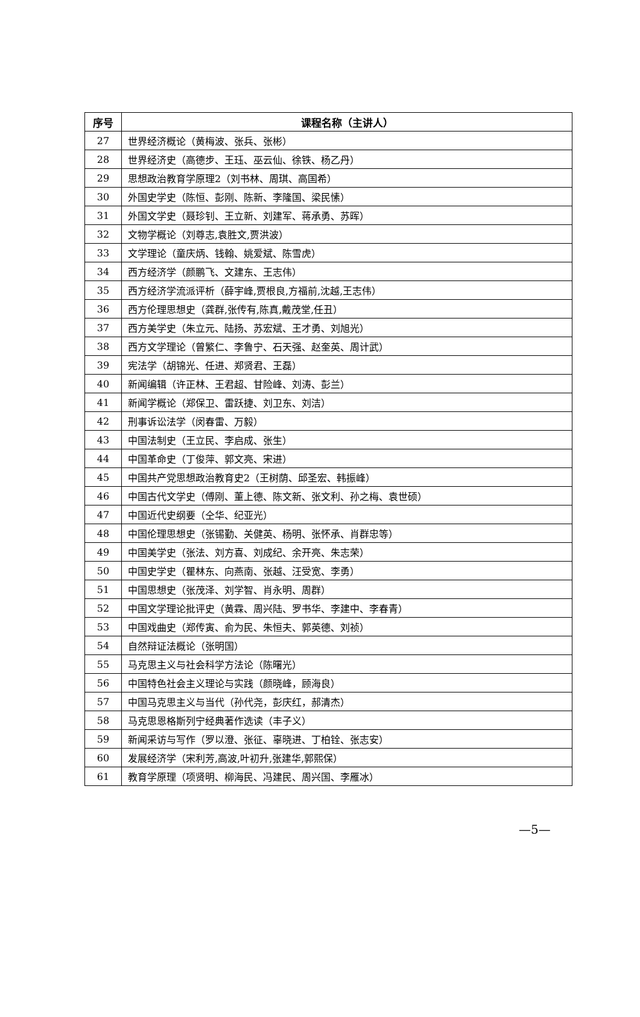| 序号 | 课程名称（主讲人） |
| --- | --- |
| 27 | 世界经济概论（黄梅波、张兵、张彬） |
| 28 | 世界经济史（高德步、王珏、巫云仙、徐铁、杨乙丹） |
| 29 | 思想政治教育学原理2（刘书林、周琪、高国希） |
| 30 | 外国史学史（陈恒、彭刚、陈新、李隆国、梁民愫） |
| 31 | 外国文学史（聂珍钊、王立新、刘建军、蒋承勇、苏晖） |
| 32 | 文物学概论（刘尊志,袁胜文,贾洪波） |
| 33 | 文学理论（童庆炳、钱翰、姚爱斌、陈雪虎） |
| 34 | 西方经济学（颜鹏飞、文建东、王志伟） |
| 35 | 西方经济学流派评析（薛宇峰,贾根良,方福前,沈越,王志伟） |
| 36 | 西方伦理思想史（龚群,张传有,陈真,戴茂堂,任丑） |
| 37 | 西方美学史（朱立元、陆扬、苏宏斌、王才勇、刘旭光） |
| 38 | 西方文学理论（曾繁仁、李鲁宁、石天强、赵奎英、周计武） |
| 39 | 宪法学（胡锦光、任进、郑贤君、王磊） |
| 40 | 新闻编辑（许正林、王君超、甘险峰、刘涛、彭兰） |
| 41 | 新闻学概论（郑保卫、雷跃捷、刘卫东、刘洁） |
| 42 | 刑事诉讼法学（闵春雷、万毅） |
| 43 | 中国法制史（王立民、李启成、张生） |
| 44 | 中国革命史（丁俊萍、郭文亮、宋进） |
| 45 | 中国共产党思想政治教育史2（王树荫、邱圣宏、韩振峰） |
| 46 | 中国古代文学史（傅刚、董上德、陈文新、张文利、孙之梅、袁世硕） |
| 47 | 中国近代史纲要（仝华、纪亚光） |
| 48 | 中国伦理思想史（张锡勤、关健英、杨明、张怀承、肖群忠等） |
| 49 | 中国美学史（张法、刘方喜、刘成纪、余开亮、朱志荣） |
| 50 | 中国史学史（瞿林东、向燕南、张越、汪受宽、李勇） |
| 51 | 中国思想史（张茂泽、刘学智、肖永明、周群） |
| 52 | 中国文学理论批评史（黄霖、周兴陆、罗书华、李建中、李春青） |
| 53 | 中国戏曲史（郑传寅、俞为民、朱恒夫、郭英德、刘祯） |
| 54 | 自然辩证法概论（张明国） |
| 55 | 马克思主义与社会科学方法论（陈曙光） |
| 56 | 中国特色社会主义理论与实践（颜晓峰，顾海良） |
| 57 | 中国马克思主义与当代（孙代尧，彭庆红，郝清杰） |
| 58 | 马克思恩格斯列宁经典著作选读（丰子义） |
| 59 | 新闻采访与写作（罗以澄、张征、辜晓进、丁柏铨、张志安） |
| 60 | 发展经济学（宋利芳,高波,叶初升,张建华,郭熙保） |
| 61 | 教育学原理（项贤明、柳海民、冯建民、周兴国、李雁冰） |
—5—